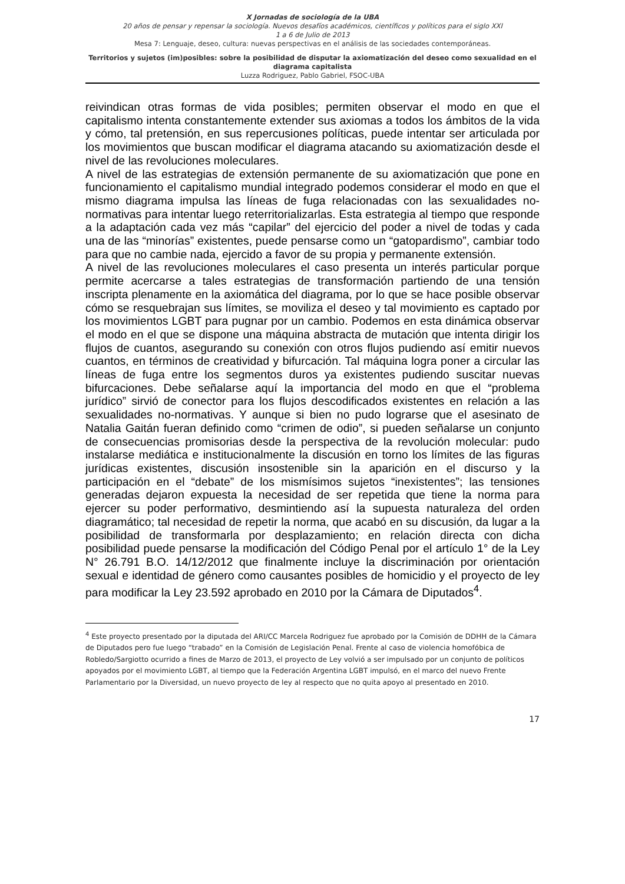X Jornadas de sociología de la UBA
20 años de pensar y repensar la sociología. Nuevos desafíos académicos, científicos y políticos para el siglo XXI
1 a 6 de Julio de 2013
Mesa 7: Lenguaje, deseo, cultura: nuevas perspectivas en el análisis de las sociedades contemporáneas.
Territorios y sujetos (im)posibles: sobre la posibilidad de disputar la axiomatización del deseo como sexualidad en el diagrama capitalista
Luzza Rodriguez, Pablo Gabriel, FSOC-UBA
reivindican otras formas de vida posibles; permiten observar el modo en que el capitalismo intenta constantemente extender sus axiomas a todos los ámbitos de la vida y cómo, tal pretensión, en sus repercusiones políticas, puede intentar ser articulada por los movimientos que buscan modificar el diagrama atacando su axiomatización desde el nivel de las revoluciones moleculares.
A nivel de las estrategias de extensión permanente de su axiomatización que pone en funcionamiento el capitalismo mundial integrado podemos considerar el modo en que el mismo diagrama impulsa las líneas de fuga relacionadas con las sexualidades no-normativas para intentar luego reterritorializarlas. Esta estrategia al tiempo que responde a la adaptación cada vez más “capilar” del ejercicio del poder a nivel de todas y cada una de las “minorías” existentes, puede pensarse como un “gatopardismo”, cambiar todo para que no cambie nada, ejercido a favor de su propia y permanente extensión.
A nivel de las revoluciones moleculares el caso presenta un interés particular porque permite acercarse a tales estrategias de transformación partiendo de una tensión inscripta plenamente en la axiomática del diagrama, por lo que se hace posible observar cómo se resquebrajan sus límites, se moviliza el deseo y tal movimiento es captado por los movimientos LGBT para pugnar por un cambio. Podemos en esta dinámica observar el modo en el que se dispone una máquina abstracta de mutación que intenta dirigir los flujos de cuantos, asegurando su conexión con otros flujos pudiendo así emitir nuevos cuantos, en términos de creatividad y bifurcación. Tal máquina logra poner a circular las líneas de fuga entre los segmentos duros ya existentes pudiendo suscitar nuevas bifurcaciones. Debe señalarse aquí la importancia del modo en que el “problema jurídico” sirvió de conector para los flujos descodificados existentes en relación a las sexualidades no-normativas. Y aunque si bien no pudo lograrse que el asesinato de Natalia Gaitán fueran definido como “crimen de odio”, si pueden señalarse un conjunto de consecuencias promisorias desde la perspectiva de la revolución molecular: pudo instalarse mediática e institucionalmente la discusión en torno los límites de las figuras jurídicas existentes, discusión insostenible sin la aparición en el discurso y la participación en el “debate” de los mismísimos sujetos “inexistentes”; las tensiones generadas dejaron expuesta la necesidad de ser repetida que tiene la norma para ejercer su poder performativo, desmintiendo así la supuesta naturaleza del orden diagramático; tal necesidad de repetir la norma, que acabó en su discusión, da lugar a la posibilidad de transformarla por desplazamiento; en relación directa con dicha posibilidad puede pensarse la modificación del Código Penal por el artículo 1° de la Ley N° 26.791 B.O. 14/12/2012 que finalmente incluye la discriminación por orientación sexual e identidad de género como causantes posibles de homicidio y el proyecto de ley para modificar la Ley 23.592 aprobado en 2010 por la Cámara de Diputados<sup>4</sup>.
<sup>4</sup> Este proyecto presentado por la diputada del ARI/CC Marcela Rodriguez fue aprobado por la Comisión de DDHH de la Cámara de Diputados pero fue luego “trabado” en la Comisión de Legislación Penal. Frente al caso de violencia homofóbica de Robledo/Sargiotto ocurrido a fines de Marzo de 2013, el proyecto de Ley volvió a ser impulsado por un conjunto de políticos apoyados por el movimiento LGBT, al tiempo que la Federación Argentina LGBT impulsó, en el marco del nuevo Frente Parlamentario por la Diversidad, un nuevo proyecto de ley al respecto que no quita apoyo al presentado en 2010.
17